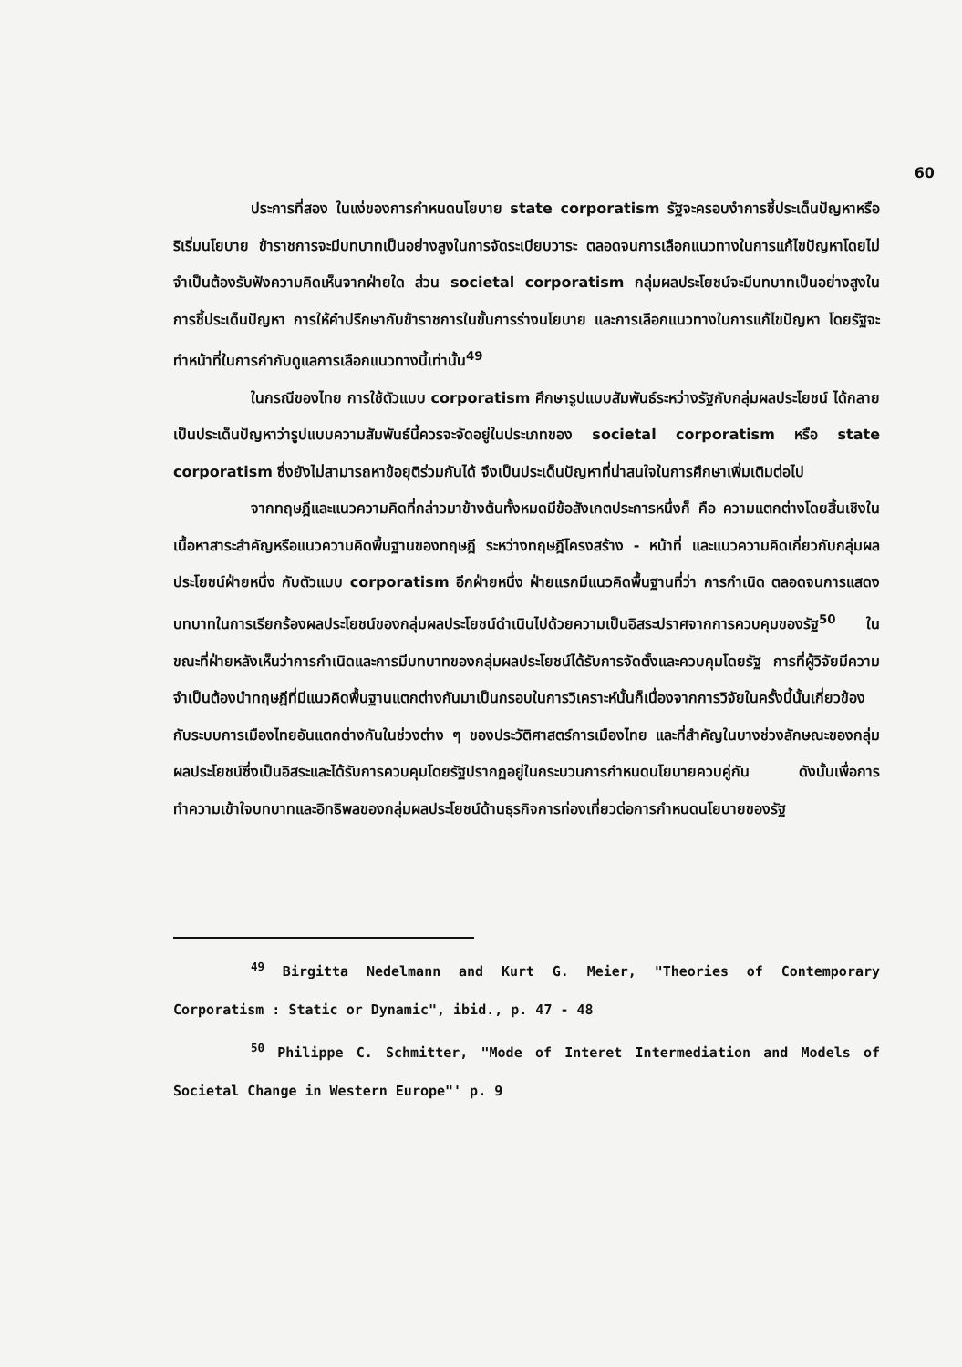60
ประการที่สอง ในแง่ของการกำหนดนโยบาย state corporatism รัฐจะครอบงำการชี้ประเด็นปัญหาหรือริเริ่มนโยบาย ข้าราชการจะมีบทบาทเป็นอย่างสูงในการจัดระเบียบวาระ ตลอดจนการเลือกแนวทางในการแก้ไขปัญหาโดยไม่จำเป็นต้องรับฟังความคิดเห็นจากฝ่ายใด ส่วน societal corporatism กลุ่มผลประโยชน์จะมีบทบาทเป็นอย่างสูงในการชี้ประเด็นปัญหา การให้คำปรึกษากับข้าราชการในขั้นการร่างนโยบาย และการเลือกแนวทางในการแก้ไขปัญหา โดยรัฐจะทำหน้าที่ในการกำกับดูแลการเลือกแนวทางนี้เท่านั้น<sup>49</sup>
ในกรณีของไทย การใช้ตัวแบบ corporatism ศึกษารูปแบบสัมพันธ์ระหว่างรัฐกับกลุ่มผลประโยชน์ ได้กลายเป็นประเด็นปัญหาว่ารูปแบบความสัมพันธ์นี้ควรจะจัดอยู่ในประเภทของ societal corporatism หรือ state corporatism ซึ่งยังไม่สามารถหาข้อยุติร่วมกันได้ จึงเป็นประเด็นปัญหาที่น่าสนใจในการศึกษาเพิ่มเติมต่อไป
จากทฤษฎีและแนวความคิดที่กล่าวมาข้างต้นทั้งหมดมีข้อสังเกตประการหนึ่งก็ คือ ความแตกต่างโดยสิ้นเชิงในเนื้อหาสาระสำคัญหรือแนวความคิดพื้นฐานของทฤษฎี ระหว่างทฤษฎีโครงสร้าง - หน้าที่ และแนวความคิดเกี่ยวกับกลุ่มผลประโยชน์ฝ่ายหนึ่ง กับตัวแบบ corporatism อีกฝ่ายหนึ่ง ฝ่ายแรกมีแนวคิดพื้นฐานที่ว่า การกำเนิด ตลอดจนการแสดงบทบาทในการเรียกร้องผลประโยชน์ของกลุ่มผลประโยชน์ดำเนินไปด้วยความเป็นอิสระปราศจากการควบคุมของรัฐ<sup>50</sup> ในขณะที่ฝ่ายหลังเห็นว่าการกำเนิดและการมีบทบาทของกลุ่มผลประโยชน์ได้รับการจัดตั้งและควบคุมโดยรัฐ การที่ผู้วิจัยมีความจำเป็นต้องนำทฤษฎีที่มีแนวคิดพื้นฐานแตกต่างกันมาเป็นกรอบในการวิเคราะห์นั้นก็เนื่องจากการวิจัยในครั้งนี้นั้นเกี่ยวข้องกับระบบการเมืองไทยอันแตกต่างกันในช่วงต่าง ๆ ของประวัติศาสตร์การเมืองไทย และที่สำคัญในบางช่วงลักษณะของกลุ่มผลประโยชน์ซึ่งเป็นอิสระและได้รับการควบคุมโดยรัฐปรากฏอยู่ในกระบวนการกำหนดนโยบายควบคู่กัน ดังนั้นเพื่อการทำความเข้าใจบทบาทและอิทธิพลของกลุ่มผลประโยชน์ด้านธุรกิจการท่องเที่ยวต่อการกำหนดนโยบายของรัฐ
<sup>49</sup> Birgitta Nedelmann and Kurt G. Meier, "Theories of Contemporary Corporatism : Static or Dynamic", ibid., p. 47 - 48
<sup>50</sup> Philippe C. Schmitter, "Mode of Interet Intermediation and Models of Societal Change in Western Europe"' p. 9